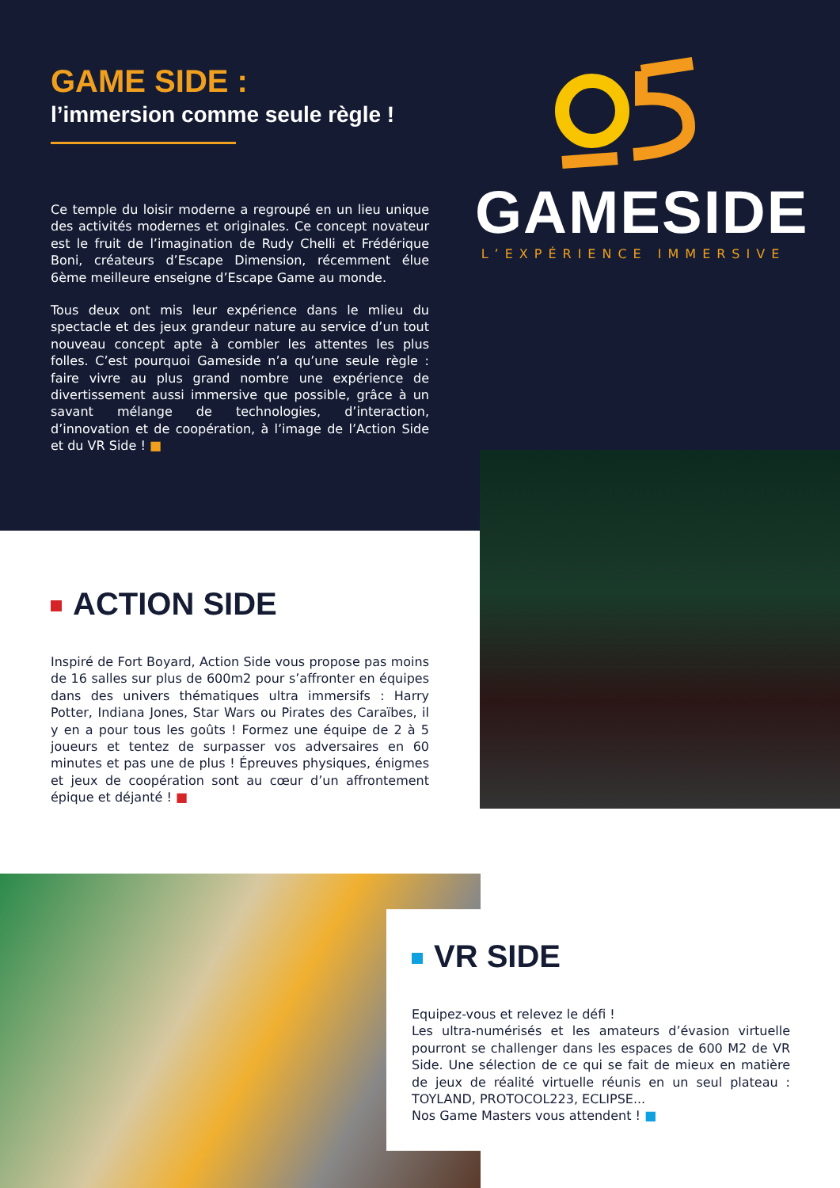GAME SIDE :
l’immersion comme seule règle !
Ce temple du loisir moderne a regroupé en un lieu unique des activités modernes et originales. Ce concept novateur est le fruit de l’imagination de Rudy Chelli et Frédérique Boni, créateurs d’Escape Dimension, récemment élue 6ème meilleure enseigne d’Escape Game au monde.
Tous deux ont mis leur expérience dans le mlieu du spectacle et des jeux grandeur nature au service d’un tout nouveau concept apte à combler les attentes les plus folles. C’est pourquoi Gameside n’a qu’une seule règle : faire vivre au plus grand nombre une expérience de divertissement aussi immersive que possible, grâce à un savant mélange de technologies, d’interaction, d’innovation et de coopération, à l’image de l’Action Side et du VR Side ! ■
GAMESIDE
L’EXPÉRIENCE IMMERSIVE
ACTION SIDE
Inspiré de Fort Boyard, Action Side vous propose pas moins de 16 salles sur plus de 600m2 pour s’affronter en équipes dans des univers thématiques ultra immersifs : Harry Potter, Indiana Jones, Star Wars ou Pirates des Caraïbes, il y en a pour tous les goûts ! Formez une équipe de 2 à 5 joueurs et tentez de surpasser vos adversaires en 60 minutes et pas une de plus ! Épreuves physiques, énigmes et jeux de coopération sont au cœur d’un affrontement épique et déjanté ! ■
VR SIDE
Equipez-vous et relevez le défi !
Les ultra-numérisés et les amateurs d’évasion virtuelle pourront se challenger dans les espaces de 600 M2 de VR Side. Une sélection de ce qui se fait de mieux en matière de jeux de réalité virtuelle réunis en un seul plateau : TOYLAND, PROTOCOL223, ECLIPSE...
Nos Game Masters vous attendent ! ■